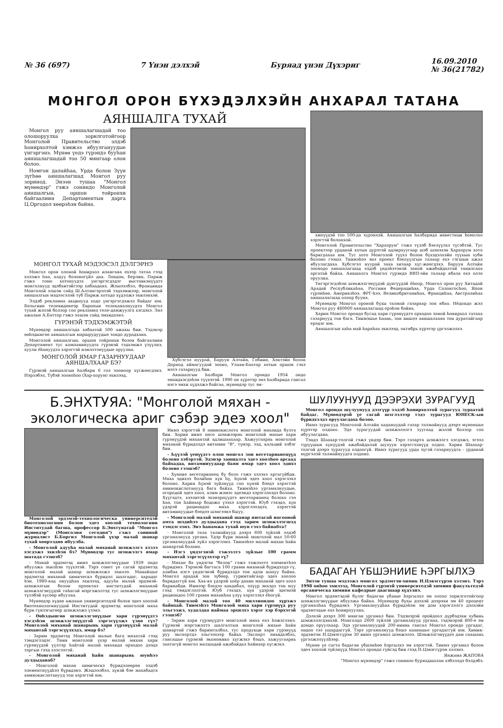№ 36 (697) 7 Үнэн дэлхэй Буряад үнэн Дүхэриг
16.09.2010
№ 36(21782)
МОНГОЛ ОРОН БҮХЭДЭЛХЭЙН АНХАРАЛ ТАТАНА
АЯНШАЛГА ТУХАЙ
Монгол руу аяншалагшадай тоо олошоруулха зорилготойгоор Монголой Правительство элдэб һонирхолтой хэмжээ ябуулгануудые үнгэргэнэ. Мүнөө үедэ гүрэндэ бууһан аяншалагшадай тоо 50 мянгаар олон болоо.
Номгон далайһаа, Урда болон Зүүн зүгһөө аяншалагшад Монгол руу зоринод. Энээн тушаа "Монгол мүнөөдэр" гэжэ сониндо Монголой аяншалгын, оршон тойронхи байгаалиин Департаментын дарга Ц.Оргодол хөөрэһэн байна.
МОНГОЛ ТУХАЙ МЭДЭЭСЭЛ ДЭЛГЭРНЭ
Монгол орон олоной һонирхол илангаяа ехээр татаа гээд хэлэжэ һаа, алдуу болоногүйл даа. Лондон, Берлин, Париж гэжэ томо хотонуудта үнгэргэгдэдэг выставкэнүүдтэ монголнууд эдэбхитэйгээр хабаадана. Жэшээлбэл, Франциида Монголой элшэн сайд Ш.Алтангэрэлэй тэдхэмжээр, монголой аяншалгын мэдээсэлэй түб Париж хотодо хүдэлжэ эхилэнхэй.
Элдэб рекламна акцинууд ходо үнгэргэгдэжэл байдаг юм. Бельгиин телевиденеэр Европын телеканалнуудта Монгол тухай жэлэй болзор соо рекламна теле-дамжуулга хэгдэхэ. Энэ ажалые А.Баттор гэжэ элшэн сайд эмхидхэнэ.
ГҮРЭНЭЙ ТЭДХЭМЖЭТЭЙ
Мүнөөдэр аяншалгада хабаатай 500 ажахы бии. Тэдэнэр өөһэдынгөө аяншалгын маршрудуудые зондо дурадхана.
Монголой аяншалгын, оршон тойронхи болон байгаалиин Департамент тус компанинуудта гүрэнэй тэдхэмжэ үзүүлнэ, хуули ёһонуудта хэрэгтэй нэмэлтэнүүдые оруулна.
МОНГОЛОЙ ЯМАР ГАЗАРНУУДААР АЯНШАЛХААР БЭ?
Гүрэнэй аяншалгын һалбари 6 гол зооноор хүгжөөгдэнэ. Нэрлэбэл, Түбэй зооноһоо (Хар-хорум) эхилээд,
Хүбсэгэл нуурай, Баруун Алтайн, Гобиин, Хэнтэйн болон Дорнод аймагуудай зооно, Улаан-Баатар хотын оршон гэхэ мэтэ газарнууд бии.
Аяншалгын һалбари Монгол орондо 1954 ондо эмхидхэгдэһэн түүхэтэй. 1990 он хүрэтэр энэ һалбарида гансал нэгэ эмхи хүдэлжэ байгаа, мүнөөдэр тус эм-
хинүүдэй тоо 500-да хүрэнхэй. Аяншалгын һалбарида инвестици һомолхо хэрэгтэй болонхой.
Монголой Правительство "Хархорум" гэжэ түлэб бэелүүлхэ түсэбтэй. Тус проектээр урданай хотын дүрэтэй адлирхуугаар шэб шэнэхэн Хархорум хото баригдахаа юм. Тус хото Монголой түүхэ болон бүхэдэлхэйн түүхын хуби болоно гээшэ. Тиимэһээ энэ проект бэелүүлгын талаар ехэ гэгшын ажал ябуулагдаха. Хүбсэгэл нуурай заха хизаар хүг-жөөгдэхэ. Баруун Алтайн зоонодо аяншалагшад элдэб үндэһэтэнэй зоной ажабайдалтай танилсаха аргатай байха. Аяншалга Монгол гүрэндэ ВВП-эйн талаар ябала ехэ олзо оруулна.
Үнгэргэгдэһэн шэнжэлгэнүүдэй дүнгүүдэй ёһоор, Монгол орон руу Хитадай Арадай Республикаһаа, Россиин Федерациһаа, Урда Солонгосһоо, Япон гүрэнһөө, Америкэһээ, ФРГ-һээ, Великобританиһаа, Франциһаа, Австралиһаа аяншалагшад олоор бууна.
Мүнөөдэр Монгол ороной бүхы талмай газараар зон ябаа. Нёдондо жэл Монгол руу 480000 аяншалагшад ерэһэн байна.
Харин Монгол орондо бусад хари гүрэнүүдтэ орходоо зоной һонирхол татаха газарнууд тон бага. Тиимэшье һаань, зон иишээ аяншалхаяа тон дуратайгаар ерэдэг юм.
Аяншалгын хаһа май һараһаа эхилээд, октябрь хүрэтэр үргэлжэлхэ.
Б.ЭНХТУЯА: "Монголой мяхан - экологическа ариг сэбэр эдеэ хоол"
Монголой эрдэмэй-технологическа университедэй биотехнологиин болон эдеэ хоолой технологиин Институдай багша, профессор Б.Энхтуяатай "Монгол мүнөөдэр" (Монголия сегодня") гэжэ сониной журналист Б.Боргил Монголой үхэр малай шанар тухай хөөрэлдөө ябуулба.
- Монголой адууһа малай мяханай шэнжэлгэ хэзээ хэгдэжэ эхилһэн бэ? Мүнөөдэр тус шэнжэлгэ ямар шатада гээшэб?
- Манай эрдэмтэд иимэ шэнжэлгэнүүдые 1939 ондо ябуулжа эхилһэн түүхэтэй. Тэрэ совет үе сагай эрдэмтэд монголой малай шанар шэнжэлжэ эхилээ. Манайшье эрдэмтэд мяханай химическэ бүридэл шалгадаг, харадаг һэн. 1980-яад онуудһаа эхилээд, адууһа малай эрдэмэй-шэнжэлгын болон проектнэ институдай мяханай шэнжэлгэнүүдэй таһагай мэргэжэлтэд тус шэнжэлгэнүүдые түлэбэй хүсөөр ябуулаа.
Мүнөөдэр хүдөө ажахын университедэй болон эдеэ хоолой биотехнологинуудай Институдай эрдэмтэд монголой мяха бүри гүнзэгыгөөр шэнжэлжэ үзэнэ.
- Өөһэдынгөө шэнжэлгэнүүдые хари гүрэнүүдтэ хэгдэһэн шэнжэлгэнүүдтэй зэргэсүүлжэ үзөө гүт? Монголой мяханай шанарынь хари гүрэнүүдэй малай мяхантай зэргэсүүлхэдэ, ямар бэ?
- Зарим эрдэмтэд Монголой малые бага мяхатай гээд тэмдэглэдэг. Тиин монголой үхэр малай мяхан хари гүрэнүүдэй үүлтэр һайтай малай мяханда орходоо дээдэ зэргын гээд хэлсээтэй.
- Монголой мяханай һайн шанарынь юунһээ дулдыданаб?
- Монголой мяхан химическэ бүридэлөөрөө элдэб элементнүүдһээ бүридэнэ. Жэшээлбэл, хүнэй бэе махабадта аминокислотанууд тон хэрэгтэй юм.
Иимэ хэрэгтэй 8 аминокислота монголой мяханда булта бии. Харин иимэ онсо шэнжээрнь монголой мяхые хари гүрэнүүдэй мяхантай адлишаахаар. Хажуугаарнь монголой мяханай бүридэлдэ витамин "В", түмэр, зэд, кальций элбэг бии.
- Һүүлэй үенүүдтэ олон монгол зон вегетарианецүүд болоно хэбэртэй. Эдэнэр заншалта эдеэ хоолһоо арсаад байхадаа, витаминуудаар баян ямар эдеэ хоол эдихэ болоно гээшэб?
- Хүнние вегетарианец бү боло гэжэ хэлэхэ аргагүйбди. Мяха эдихээ болиһон хүн һү, һүнэй эдеэ хоол хэрэглэхэ болоно. Харин һүнэй зүйлнүүд соо хүнэй бэедэ хэрэгтэй аминокислотанууд бага байха. Тиимэһээ ургамалнуудые, огородой эдеэ хоол, алим жэмэс эдеэндэ хэрэглэхэдэ болоно. Хүүгэдтэ, хээлитэй эхэнэрнүүдтэ вегетарианец болохо гээ һаа, тон һайнаар бодожо үзэхэ хэрэгтэй. Юуб гэхэдэ, хүн үдэрэй рациондоо мяха хэрэглэхэдээ, хэрэгтэй витаминуудые бэедээ шэнгээнэ бшуу.
- Монголой малай мяханай шанар нютагай ногооной амта шэдиһээ дулдыдана гээд зарим шэнжэлэгшэд тэмдэглэнэ. Энэ һанамжа тухай юун гэхэ байнабта?
- Монголой тала талмайнууд дээрэ 600 зүйлэй элдэб ургамалнууд ургана. Үдэр бүри манай монголой мал 50-60 ургамалнуудай зүйл хэрэглэнэ. Тиимэһээ малай мяхан һайн шанартай болоно.
- Нэгэ үндэгэнэй тэжээлтэ зүйлые 100 грамм мяхантай зэргэсүүлхээр гү?
- Мяхан ба үндэгэн "белок" гэжэ тэжээлтэ элементһээ бүридэнэ. Тэрэнэй багтаса 100 грамм мяханай бүридэлдэ гү, алибаа нэгэ үндэгэнэй бүридэлдэ тон адли шахуу байна. Монгол арадай зон зүбөөр, гуримтайгаар эдеэ хоолоо баридаггүй юм. Хаа-яа үдэрэй хоёр дахин мяханай эдеэ хоол баринабди. Иимээр бэедээ хандабал, элүүр энхэдэ тон муу гээд тэмдэглэлтэй. Юуб гэхэдэ, хүн үдэрэй эдеэнэй рациондоо 100 грамм мяханһаа үлүү хэрэглэхэ ёһогүй.
- Монголой малай тоо 40 миллиондоо хүрэжэ байнхай. Тиимэһээ Монголой мяха хари гүрэнүүд руу эльгээжэ, худалдаа наймаа эрхилхэ хэрэг хэр бэрхэтэй гээшэб?
- Зарим хари гүрэнүүдтэ монголой мяха ехэ һэжэглэнэ. Гүрэнэй мэргэжэлтэ шалгалтын монголой мяхые һайн шанартай гэжэ баримталбал, тус продукци хари гүрэнүүд руу экспортдэ эльгээхээр байха. Экспорт эмхидхэбэл, гансашье гүрэнэй экономико хүгжэхэ бэшэ, хажуугаарнь заатагүй монгол малшадай ажабайдал һайнаар хүгжэхэ.
ШУЛУУНУУД ДЭЭРЭХИ ЗУРАГУУД
Монгол орондо шулуунууд дээгүүр элдэб һонирхолтой зурагууд зураатай байдаг. Мүнөөдэрэй үе сагай шэглэлээр тэдэ зурагууд ЮНЕСК-ын бүридхэлдэ оруулагдаха болоо.
Иимэ зурагууд Монголой Алтайн хаданuудай газар талмайнууд дээрэ мүнөөшье хүрэтэр олдоно. Эдэ зурагуудай шэнжэлэлгэ зуугаад жэлэй болзор соо ябуулагдана.
Тэндэ Шаахар-толгой гэжэ үндэр бии. Тэрэ газарта шэнжэлгэ хэгдэжэ, эгээл түрүүшын хүнүүдэй ажабайдалай шулуун хэрэгсэлнүүд олдоо. Харин Шаахар-толгой дээрэ зурагууд олдоогүй. Иимэ зурагууд урда зүгэй газарнуудта - урданай мүргэлэй талмайнуудта олдоно.
БАДАГАН ҮБШЭНИИЕ ҺЭРГЫЛХЭ
Энээн тушаа мэдээжэ монгол эрдэмтэн-химик Н.Цэвэгсүрэн хэлэнэ. Тэрэ 1998 онһоо эхилээд, Монголой гүрэнэй университедэй химиин факультедэй органическа химиин кафедрые даагшаар хүдэлнэ.
Монгол эрдэмтэдэй бүлэг бадаган үбшые һэргылхэ эм олохо зорилготойгоор шэнжэлгэнүүдые ябуулжа байна. Мүнөөдэр бүхы дэлхэй дээрэхи эм 40 процент ургамалһаа бүридэнэ. Ургамалнуудһаа бүридэһэн эм дом хэрэглэлгэ дэлхэйн эрдэмтэдые ехэ һонирхуулна.
Дэлхэй дээрэ 300 мянган ургамал бии. Тэдэнэрэй оройдоол дүрбэдэхи хубинь шэнжэлэгдэнхэй. Монголдо 2600 зүйлэй ургамалнууд ургана, тэдэнэрэй 800-е эм домдо оруулхаар. Эдэ ургамалнуудай 200-ниинь гансал Монгол орондо ургадаг, ондоо тээ ушардаггүй. Тэрэ ургамалнууд бэшэ хаанашье ургадаггүй юм. Химик-эрдэмтэн Н.Цэвэгсүрэн 30 иимэ ургамал шэнжэлээ. Шэнжэлгэнүүдээ дам саашань үргэлжэлүүлһээр.
Мүнөө үе сагта бадаган үбшэнһөө һэргылхэ эм хэрэгтэй. Тиимэ ургамал болон эдеэ хоолой зүйлнүүд Монгол орондо гүйсэд бии гээд Н.Цэвэгсүрэн хэлэнэ.
Янжама ЖАПОВА
"Монгол мүнөөдэр" гэжэ сониноо буряадшалан хэблэлдэ бэлдэбэ.